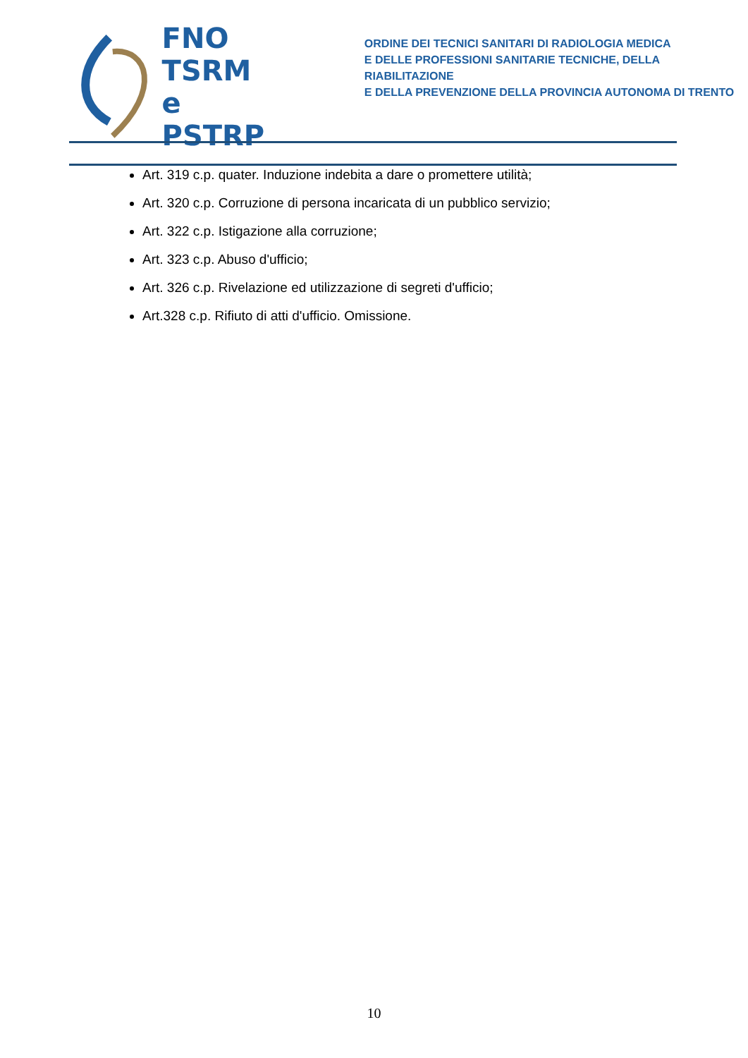FNO
TSRM e
PSTRP
ORDINE DEI TECNICI SANITARI DI RADIOLOGIA MEDICA
E DELLE PROFESSIONI SANITARIE TECNICHE, DELLA RIABILITAZIONE
E DELLA PREVENZIONE DELLA PROVINCIA AUTONOMA DI TRENTO
Art. 319 c.p. quater. Induzione indebita a dare o promettere utilità;
Art. 320 c.p. Corruzione di persona incaricata di un pubblico servizio;
Art. 322 c.p. Istigazione alla corruzione;
Art. 323 c.p. Abuso d'ufficio;
Art. 326 c.p. Rivelazione ed utilizzazione di segreti d'ufficio;
Art.328 c.p. Rifiuto di atti d'ufficio. Omissione.
10